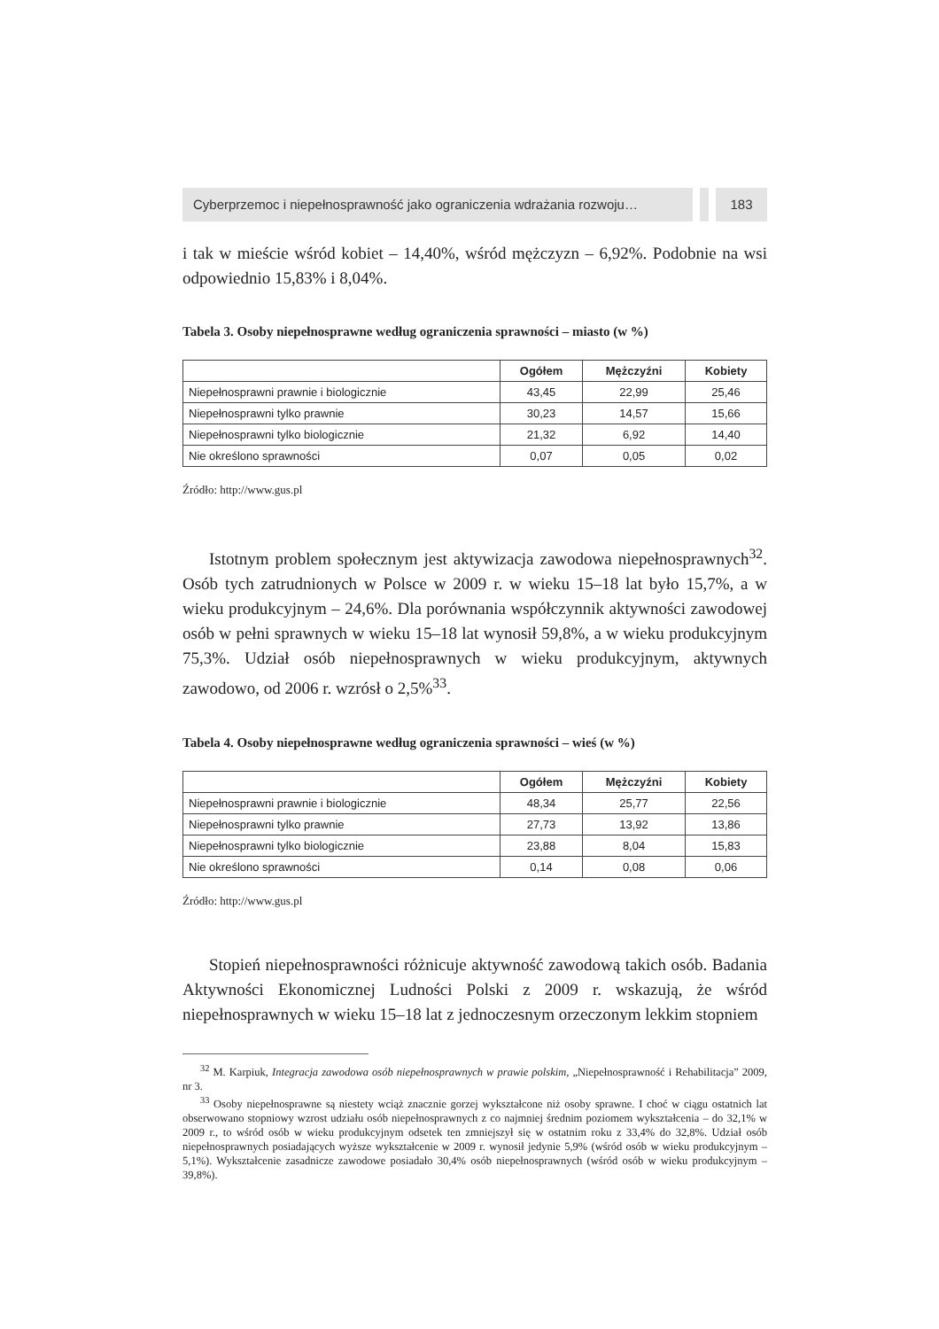Cyberprzemoc i niepełnosprawność jako ograniczenia wdrażania rozwoju…
183
i tak w mieście wśród kobiet – 14,40%, wśród mężczyzn – 6,92%. Podobnie na wsi odpowiednio 15,83% i 8,04%.
Tabela 3. Osoby niepełnosprawne według ograniczenia sprawności – miasto (w %)
| | Ogółem | Mężczyźni | Kobiety |
| --- | --- | --- | --- |
| Niepełnosprawni prawnie i biologicznie | 43,45 | 22,99 | 25,46 |
| Niepełnosprawni tylko prawnie | 30,23 | 14,57 | 15,66 |
| Niepełnosprawni tylko biologicznie | 21,32 | 6,92 | 14,40 |
| Nie określono sprawności | 0,07 | 0,05 | 0,02 |
Źródło: http://www.gus.pl
Istotnym problem społecznym jest aktywizacja zawodowa niepełnosprawnych<sup>32</sup>. Osób tych zatrudnionych w Polsce w 2009 r. w wieku 15–18 lat było 15,7%, a w wieku produkcyjnym – 24,6%. Dla porównania współczynnik aktywności zawodowej osób w pełni sprawnych w wieku 15–18 lat wynosił 59,8%, a w wieku produkcyjnym 75,3%. Udział osób niepełnosprawnych w wieku produkcyjnym, aktywnych zawodowo, od 2006 r. wzrósł o 2,5%<sup>33</sup>.
Tabela 4. Osoby niepełnosprawne według ograniczenia sprawności – wieś (w %)
| | Ogółem | Mężczyźni | Kobiety |
| --- | --- | --- | --- |
| Niepełnosprawni prawnie i biologicznie | 48,34 | 25,77 | 22,56 |
| Niepełnosprawni tylko prawnie | 27,73 | 13,92 | 13,86 |
| Niepełnosprawni tylko biologicznie | 23,88 | 8,04 | 15,83 |
| Nie określono sprawności | 0,14 | 0,08 | 0,06 |
Źródło: http://www.gus.pl
Stopień niepełnosprawności różnicuje aktywność zawodową takich osób. Badania Aktywności Ekonomicznej Ludności Polski z 2009 r. wskazują, że wśród niepełnosprawnych w wieku 15–18 lat z jednoczesnym orzeczonym lekkim stopniem
<sup>32</sup> M. Karpiuk, Integracja zawodowa osób niepełnosprawnych w prawie polskim, „Niepełnosprawność i Rehabilitacja” 2009, nr 3.
<sup>33</sup> Osoby niepełnosprawne są niestety wciąż znacznie gorzej wykształcone niż osoby sprawne. I choć w ciągu ostatnich lat obserwowano stopniowy wzrost udziału osób niepełnosprawnych z co najmniej średnim poziomem wykształcenia – do 32,1% w 2009 r., to wśród osób w wieku produkcyjnym odsetek ten zmniejszył się w ostatnim roku z 33,4% do 32,8%. Udział osób niepełnosprawnych posiadających wyższe wykształcenie w 2009 r. wynosił jedynie 5,9% (wśród osób w wieku produkcyjnym – 5,1%). Wykształcenie zasadnicze zawodowe posiadało 30,4% osób niepełnosprawnych (wśród osób w wieku produkcyjnym – 39,8%).